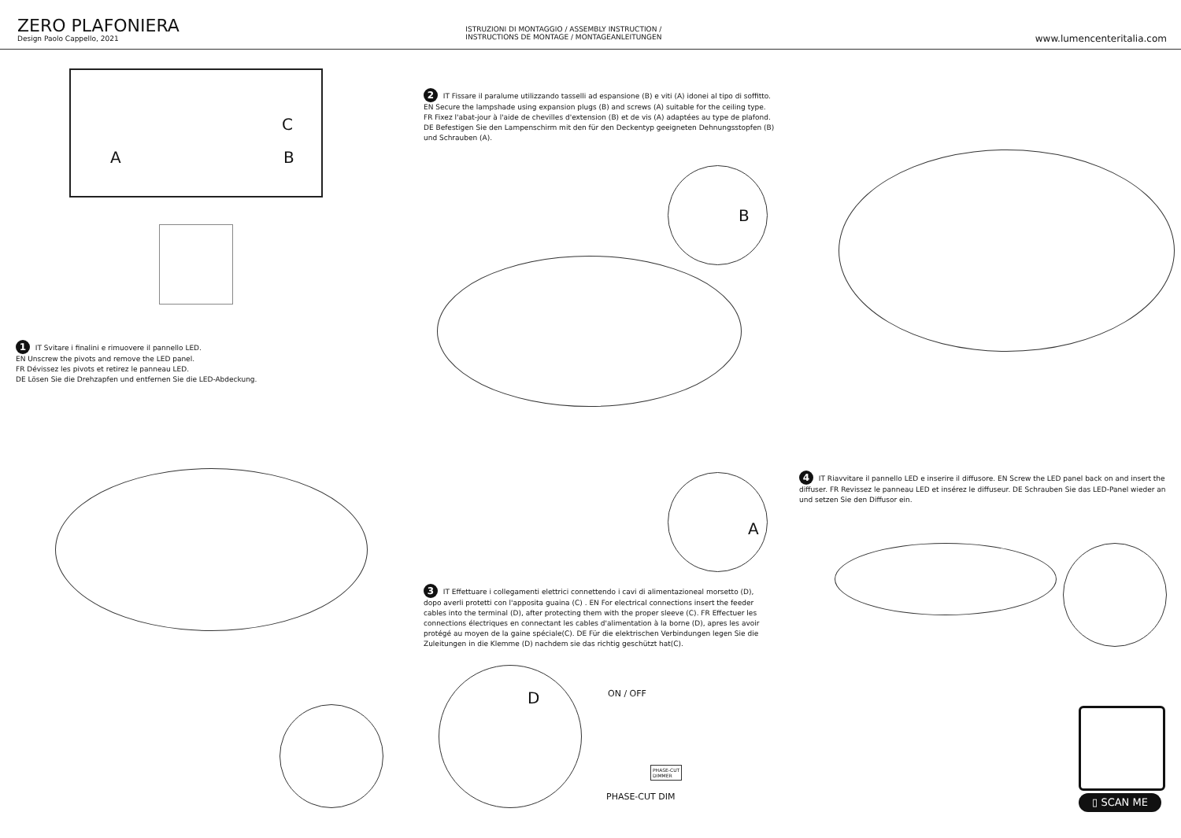ZERO PLAFONIERA
Design Paolo Cappello, 2021
ISTRUZIONI DI MONTAGGIO / ASSEMBLY INSTRUCTION /
INSTRUCTIONS DE MONTAGE / MONTAGEANLEITUNGEN
www.lumencenteritalia.com
A B
C
1 IT Svitare i finalini e rimuovere il pannello LED.
EN Unscrew the pivots and remove the LED panel.
FR Dévissez les pivots et retirez le panneau LED.
DE Lösen Sie die Drehzapfen und entfernen Sie die LED-Abdeckung.
2 IT Fissare il paralume utilizzando tasselli ad espansione (B) e viti (A) idonei al tipo di soffitto.
EN Secure the lampshade using expansion plugs (B) and screws (A) suitable for the ceiling type.
FR Fixez l'abat-jour à l'aide de chevilles d'extension (B) et de vis (A) adaptées au type de plafond.
DE Befestigen Sie den Lampenschirm mit den für den Deckentyp geeigneten Dehnungsstopfen (B) und Schrauben (A).
B
A
3 IT Effettuare i collegamenti elettrici connettendo i cavi di alimentazioneal morsetto (D), dopo averli protetti con l'apposita guaina (C) . EN For electrical connections insert the feeder cables into the terminal (D), after protecting them with the proper sleeve (C). FR Effectuer les connections électriques en connectant les cables d'alimentation à la borne (D), apres les avoir protégé au moyen de la gaine spéciale(C). DE Für die elektrischen Verbindungen legen Sie die Zuleitungen in die Klemme (D) nachdem sie das richtig geschützt hat(C).
D ON / OFF
PHASE-CUT
DIMMER
PHASE-CUT DIM
4 IT Riavvitare il pannello LED e inserire il diffusore. EN Screw the LED panel back on and insert the diffuser. FR Revissez le panneau LED et insérez le diffuseur. DE Schrauben Sie das LED-Panel wieder an und setzen Sie den Diffusor ein.
▯ SCAN ME